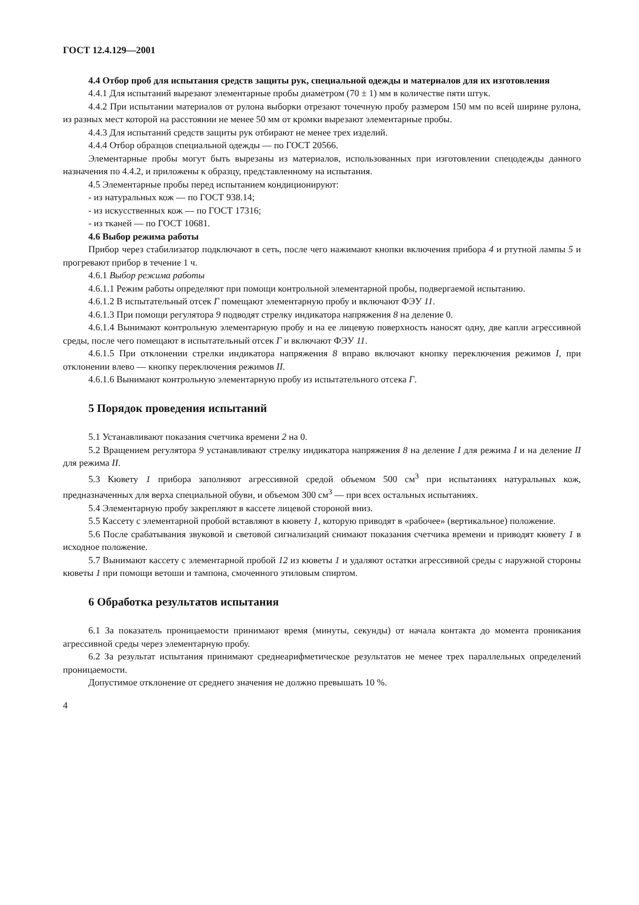ГОСТ 12.4.129—2001
4.4 Отбор проб для испытания средств защиты рук, специальной одежды и материалов для их изготовления
4.4.1 Для испытаний вырезают элементарные пробы диаметром (70 ± 1) мм в количестве пяти штук.
4.4.2 При испытании материалов от рулона выборки отрезают точечную пробу размером 150 мм по всей ширине рулона, из разных мест которой на расстоянии не менее 50 мм от кромки вырезают элементарные пробы.
4.4.3 Для испытаний средств защиты рук отбирают не менее трех изделий.
4.4.4 Отбор образцов специальной одежды — по ГОСТ 20566.
Элементарные пробы могут быть вырезаны из материалов, использованных при изготовлении спецодежды данного назначения по 4.4.2, и приложены к образцу, представленному на испытания.
4.5 Элементарные пробы перед испытанием кондиционируют:
- из натуральных кож — по ГОСТ 938.14;
- из искусственных кож — по ГОСТ 17316;
- из тканей — по ГОСТ 10681.
4.6 Выбор режима работы
Прибор через стабилизатор подключают в сеть, после чего нажимают кнопки включения прибора 4 и ртутной лампы 5 и прогревают прибор в течение 1 ч.
4.6.1 Выбор режима работы
4.6.1.1 Режим работы определяют при помощи контрольной элементарной пробы, подвергаемой испытанию.
4.6.1.2 В испытательный отсек Г помещают элементарную пробу и включают ФЭУ 11.
4.6.1.3 При помощи регулятора 9 подводят стрелку индикатора напряжения 8 на деление 0.
4.6.1.4 Вынимают контрольную элементарную пробу и на ее лицевую поверхность наносят одну, две капли агрессивной среды, после чего помещают в испытательный отсек Г и включают ФЭУ 11.
4.6.1.5 При отклонении стрелки индикатора напряжения 8 вправо включают кнопку переключения режимов I, при отклонении влево — кнопку переключения режимов II.
4.6.1.6 Вынимают контрольную элементарную пробу из испытательного отсека Г.
5 Порядок проведения испытаний
5.1 Устанавливают показания счетчика времени 2 на 0.
5.2 Вращением регулятора 9 устанавливают стрелку индикатора напряжения 8 на деление I для режима I и на деление II для режима II.
5.3 Кювету 1 прибора заполняют агрессивной средой объемом 500 см<sup>3</sup> при испытаниях натуральных кож, предназначенных для верха специальной обуви, и объемом 300 см<sup>3</sup> — при всех остальных испытаниях.
5.4 Элементарную пробу закрепляют в кассете лицевой стороной вниз.
5.5 Кассету с элементарной пробой вставляют в кювету 1, которую приводят в «рабочее» (вертикальное) положение.
5.6 После срабатывания звуковой и световой сигнализаций снимают показания счетчика времени и приводят кювету 1 в исходное положение.
5.7 Вынимают кассету с элементарной пробой 12 из кюветы 1 и удаляют остатки агрессивной среды с наружной стороны кюветы 1 при помощи ветоши и тампона, смоченного этиловым спиртом.
6 Обработка результатов испытания
6.1 За показатель проницаемости принимают время (минуты, секунды) от начала контакта до момента проникания агрессивной среды через элементарную пробу.
6.2 За результат испытания принимают среднеарифметическое результатов не менее трех параллельных определений проницаемости.
Допустимое отклонение от среднего значения не должно превышать 10 %.
4